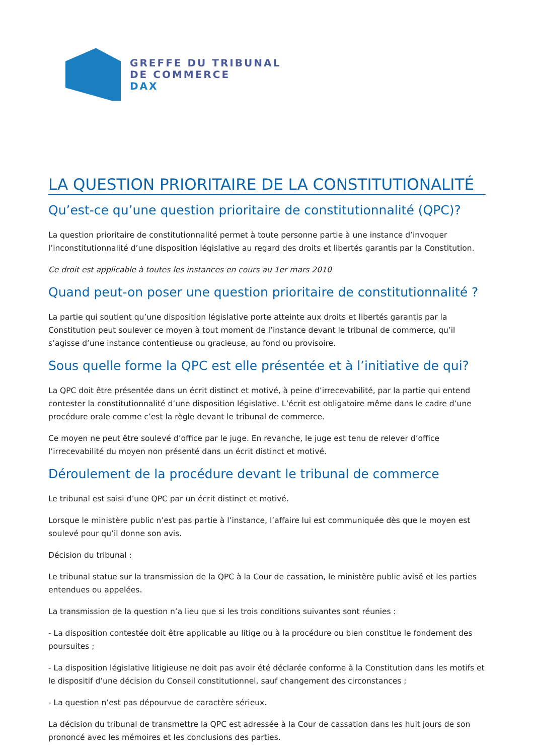GREFFE DU TRIBUNAL
DE COMMERCE
DAX
LA QUESTION PRIORITAIRE DE LA CONSTITUTIONALITÉ
Qu’est-ce qu’une question prioritaire de constitutionnalité (QPC)?
La question prioritaire de constitutionnalité permet à toute personne partie à une instance d’invoquer l’inconstitutionnalité d’une disposition législative au regard des droits et libertés garantis par la Constitution.
Ce droit est applicable à toutes les instances en cours au 1er mars 2010
Quand peut-on poser une question prioritaire de constitutionnalité ?
La partie qui soutient qu’une disposition législative porte atteinte aux droits et libertés garantis par la Constitution peut soulever ce moyen à tout moment de l’instance devant le tribunal de commerce, qu’il s’agisse d’une instance contentieuse ou gracieuse, au fond ou provisoire.
Sous quelle forme la QPC est elle présentée et à l’initiative de qui?
La QPC doit être présentée dans un écrit distinct et motivé, à peine d’irrecevabilité, par la partie qui entend contester la constitutionnalité d’une disposition législative. L’écrit est obligatoire même dans le cadre d’une procédure orale comme c’est la règle devant le tribunal de commerce.
Ce moyen ne peut être soulevé d’office par le juge. En revanche, le juge est tenu de relever d’office l’irrecevabilité du moyen non présenté dans un écrit distinct et motivé.
Déroulement de la procédure devant le tribunal de commerce
Le tribunal est saisi d’une QPC par un écrit distinct et motivé.
Lorsque le ministère public n’est pas partie à l’instance, l’affaire lui est communiquée dès que le moyen est soulevé pour qu’il donne son avis.
Décision du tribunal :
Le tribunal statue sur la transmission de la QPC à la Cour de cassation, le ministère public avisé et les parties entendues ou appelées.
La transmission de la question n’a lieu que si les trois conditions suivantes sont réunies :
- La disposition contestée doit être applicable au litige ou à la procédure ou bien constitue le fondement des poursuites ;
- La disposition législative litigieuse ne doit pas avoir été déclarée conforme à la Constitution dans les motifs et le dispositif d’une décision du Conseil constitutionnel, sauf changement des circonstances ;
- La question n’est pas dépourvue de caractère sérieux.
La décision du tribunal de transmettre la QPC est adressée à la Cour de cassation dans les huit jours de son prononcé avec les mémoires et les conclusions des parties.